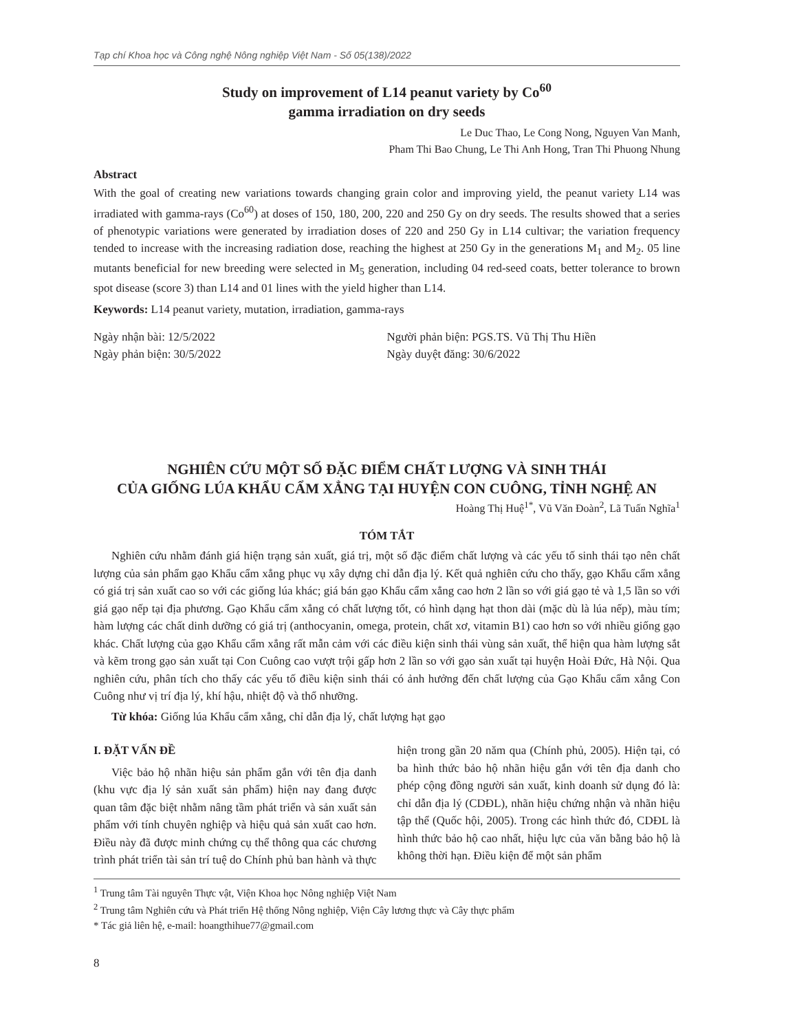Tạp chí Khoa học và Công nghệ Nông nghiệp Việt Nam - Số 05(138)/2022
Study on improvement of L14 peanut variety by Co<sup>60</sup>
gamma irradiation on dry seeds
Le Duc Thao, Le Cong Nong, Nguyen Van Manh,
Pham Thi Bao Chung, Le Thi Anh Hong, Tran Thi Phuong Nhung
Abstract
With the goal of creating new variations towards changing grain color and improving yield, the peanut variety L14 was irradiated with gamma-rays (Co<sup>60</sup>) at doses of 150, 180, 200, 220 and 250 Gy on dry seeds. The results showed that a series of phenotypic variations were generated by irradiation doses of 220 and 250 Gy in L14 cultivar; the variation frequency tended to increase with the increasing radiation dose, reaching the highest at 250 Gy in the generations M<sub>1</sub> and M<sub>2</sub>. 05 line mutants beneficial for new breeding were selected in M<sub>5</sub> generation, including 04 red-seed coats, better tolerance to brown spot disease (score 3) than L14 and 01 lines with the yield higher than L14.
Keywords: L14 peanut variety, mutation, irradiation, gamma-rays
Ngày nhận bài: 12/5/2022
Ngày phản biện: 30/5/2022
Người phản biện: PGS.TS. Vũ Thị Thu Hiền
Ngày duyệt đăng: 30/6/2022
NGHIÊN CỨU MỘT SỐ ĐẶC ĐIỂM CHẤT LƯỢNG VÀ SINH THÁI
CỦA GIỐNG LÚA KHẨU CẨM XẲNG TẠI HUYỆN CON CUÔNG, TỈNH NGHỆ AN
Hoàng Thị Huệ<sup>1*</sup>, Vũ Văn Đoàn<sup>2</sup>, Lã Tuấn Nghĩa<sup>1</sup>
TÓM TẮT
Nghiên cứu nhằm đánh giá hiện trạng sản xuất, giá trị, một số đặc điểm chất lượng và các yếu tố sinh thái tạo nên chất lượng của sản phẩm gạo Khẩu cẩm xẳng phục vụ xây dựng chỉ dẫn địa lý. Kết quả nghiên cứu cho thấy, gạo Khẩu cẩm xẳng có giá trị sản xuất cao so với các giống lúa khác; giá bán gạo Khẩu cẩm xẳng cao hơn 2 lần so với giá gạo tẻ và 1,5 lần so với giá gạo nếp tại địa phương. Gạo Khẩu cẩm xẳng có chất lượng tốt, có hình dạng hạt thon dài (mặc dù là lúa nếp), màu tím; hàm lượng các chất dinh dưỡng có giá trị (anthocyanin, omega, protein, chất xơ, vitamin B1) cao hơn so với nhiều giống gạo khác. Chất lượng của gạo Khẩu cẩm xẳng rất mẫn cảm với các điều kiện sinh thái vùng sản xuất, thể hiện qua hàm lượng sắt và kẽm trong gạo sản xuất tại Con Cuông cao vượt trội gấp hơn 2 lần so với gạo sản xuất tại huyện Hoài Đức, Hà Nội. Qua nghiên cứu, phân tích cho thấy các yếu tố điều kiện sinh thái có ảnh hưởng đến chất lượng của Gạo Khẩu cẩm xẳng Con Cuông như vị trí địa lý, khí hậu, nhiệt độ và thổ nhưỡng.
Từ khóa: Giống lúa Khẩu cẩm xẳng, chỉ dẫn địa lý, chất lượng hạt gạo
I. ĐẶT VẤN ĐỀ
Việc bảo hộ nhãn hiệu sản phẩm gắn với tên địa danh (khu vực địa lý sản xuất sản phẩm) hiện nay đang được quan tâm đặc biệt nhằm nâng tầm phát triển và sản xuất sản phẩm với tính chuyên nghiệp và hiệu quả sản xuất cao hơn. Điều này đã được minh chứng cụ thể thông qua các chương trình phát triển tài sản trí tuệ do Chính phủ ban hành và thực hiện trong gần 20 năm qua (Chính phủ, 2005). Hiện tại, có ba hình thức bảo hộ nhãn hiệu gắn với tên địa danh cho phép cộng đồng người sản xuất, kinh doanh sử dụng đó là: chỉ dẫn địa lý (CDĐL), nhãn hiệu chứng nhận và nhãn hiệu tập thể (Quốc hội, 2005). Trong các hình thức đó, CDĐL là hình thức bảo hộ cao nhất, hiệu lực của văn bằng bảo hộ là không thời hạn. Điều kiện để một sản phẩm
<sup>1</sup> Trung tâm Tài nguyên Thực vật, Viện Khoa học Nông nghiệp Việt Nam
<sup>2</sup> Trung tâm Nghiên cứu và Phát triển Hệ thống Nông nghiệp, Viện Cây lương thực và Cây thực phẩm
* Tác giả liên hệ, e-mail: hoangthihue77@gmail.com
8